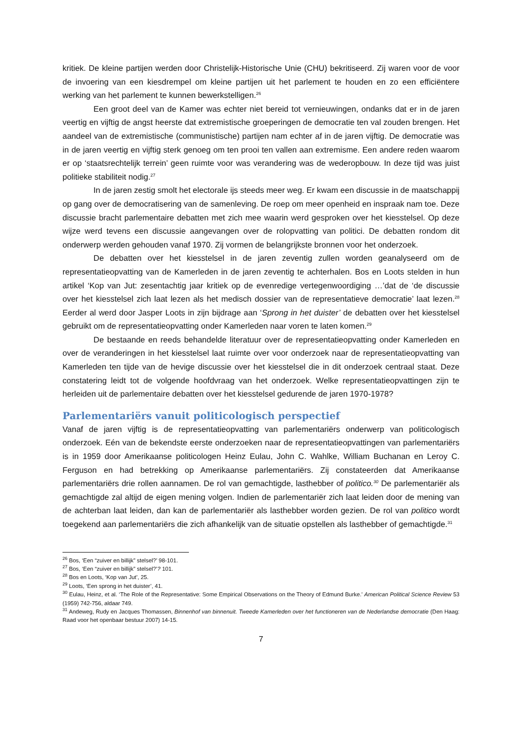kritiek. De kleine partijen werden door Christelijk-Historische Unie (CHU) bekritiseerd. Zij waren voor de voor de invoering van een kiesdrempel om kleine partijen uit het parlement te houden en zo een efficiëntere werking van het parlement te kunnen bewerkstelligen.<sup>26</sup>
Een groot deel van de Kamer was echter niet bereid tot vernieuwingen, ondanks dat er in de jaren veertig en vijftig de angst heerste dat extremistische groeperingen de democratie ten val zouden brengen. Het aandeel van de extremistische (communistische) partijen nam echter af in de jaren vijftig. De democratie was in de jaren veertig en vijftig sterk genoeg om ten prooi ten vallen aan extremisme. Een andere reden waarom er op ‘staatsrechtelijk terrein’ geen ruimte voor was verandering was de wederopbouw. In deze tijd was juist politieke stabiliteit nodig.<sup>27</sup>
In de jaren zestig smolt het electorale ijs steeds meer weg. Er kwam een discussie in de maatschappij op gang over de democratisering van de samenleving. De roep om meer openheid en inspraak nam toe. Deze discussie bracht parlementaire debatten met zich mee waarin werd gesproken over het kiesstelsel. Op deze wijze werd tevens een discussie aangevangen over de rolopvatting van politici. De debatten rondom dit onderwerp werden gehouden vanaf 1970. Zij vormen de belangrijkste bronnen voor het onderzoek.
De debatten over het kiesstelsel in de jaren zeventig zullen worden geanalyseerd om de representatieopvatting van de Kamerleden in de jaren zeventig te achterhalen. Bos en Loots stelden in hun artikel ‘Kop van Jut: zesentachtig jaar kritiek op de evenredige vertegenwoordiging …’dat de ‘de discussie over het kiesstelsel zich laat lezen als het medisch dossier van de representatieve democratie’ laat lezen.<sup>28</sup> Eerder al werd door Jasper Loots in zijn bijdrage aan ‘Sprong in het duister’ de debatten over het kiesstelsel gebruikt om de representatieopvatting onder Kamerleden naar voren te laten komen.<sup>29</sup>
De bestaande en reeds behandelde literatuur over de representatieopvatting onder Kamerleden en over de veranderingen in het kiesstelsel laat ruimte over voor onderzoek naar de representatieopvatting van Kamerleden ten tijde van de hevige discussie over het kiesstelsel die in dit onderzoek centraal staat. Deze constatering leidt tot de volgende hoofdvraag van het onderzoek. Welke representatieopvattingen zijn te herleiden uit de parlementaire debatten over het kiesstelsel gedurende de jaren 1970-1978?
Parlementariërs vanuit politicologisch perspectief
Vanaf de jaren vijftig is de representatieopvatting van parlementariërs onderwerp van politicologisch onderzoek. Eén van de bekendste eerste onderzoeken naar de representatieopvattingen van parlementariërs is in 1959 door Amerikaanse politicologen Heinz Eulau, John C. Wahlke, William Buchanan en Leroy C. Ferguson en had betrekking op Amerikaanse parlementariërs. Zij constateerden dat Amerikaanse parlementariërs drie rollen aannamen. De rol van gemachtigde, lasthebber of politico.<sup>30</sup> De parlementariër als gemachtigde zal altijd de eigen mening volgen. Indien de parlementariër zich laat leiden door de mening van de achterban laat leiden, dan kan de parlementariër als lasthebber worden gezien. De rol van politico wordt toegekend aan parlementariërs die zich afhankelijk van de situatie opstellen als lasthebber of gemachtigde.<sup>31</sup>
<sup>26</sup> Bos, ‘Een “zuiver en billijk” stelsel?’ 98-101.
<sup>27</sup> Bos, ‘Een “zuiver en billijk” stelsel?’? 101.
<sup>28</sup> Bos en Loots, ‘Kop van Jut’, 25.
<sup>29</sup> Loots, ‘Een sprong in het duister’, 41.
<sup>30</sup> Eulau, Heinz, et al. ‘The Role of the Representative: Some Empirical Observations on the Theory of Edmund Burke.’ American Political Science Review 53 (1959) 742-756, aldaar 749.
<sup>31</sup> Andeweg, Rudy en Jacques Thomassen, Binnenhof van binnenuit. Tweede Kamerleden over het functioneren van de Nederlandse democratie (Den Haag: Raad voor het openbaar bestuur 2007) 14-15.
7